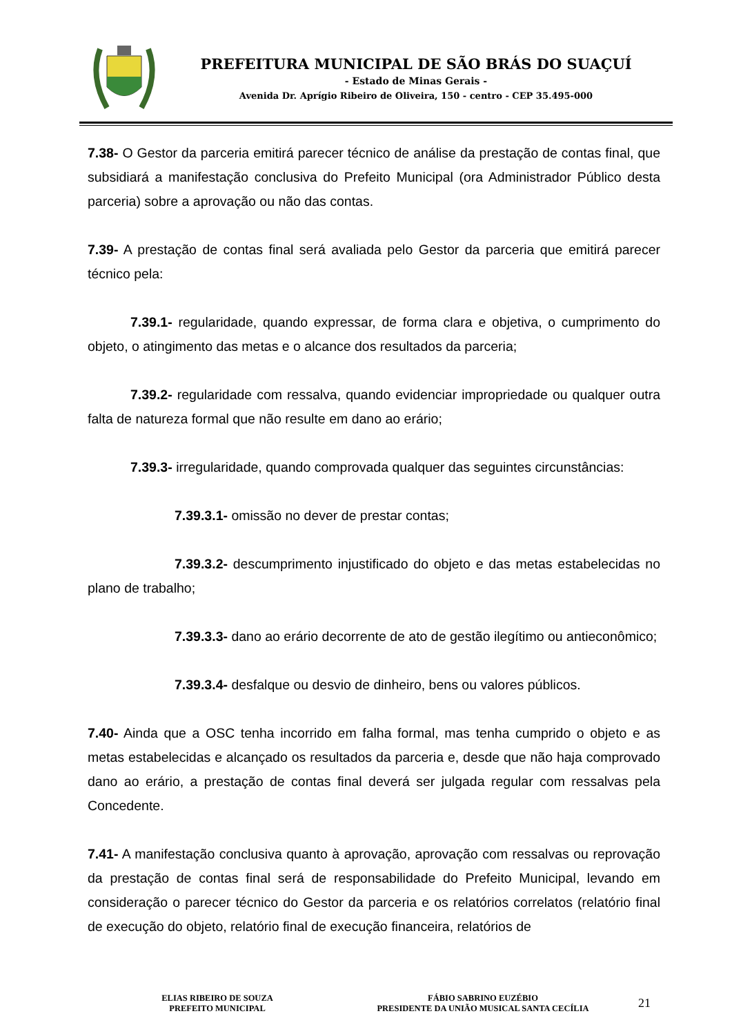PREFEITURA MUNICIPAL DE SÃO BRÁS DO SUAÇUÍ
- Estado de Minas Gerais -
Avenida Dr. Aprígio Ribeiro de Oliveira, 150 - centro - CEP 35.495-000
7.38- O Gestor da parceria emitirá parecer técnico de análise da prestação de contas final, que subsidiará a manifestação conclusiva do Prefeito Municipal (ora Administrador Público desta parceria) sobre a aprovação ou não das contas.
7.39- A prestação de contas final será avaliada pelo Gestor da parceria que emitirá parecer técnico pela:
7.39.1- regularidade, quando expressar, de forma clara e objetiva, o cumprimento do objeto, o atingimento das metas e o alcance dos resultados da parceria;
7.39.2- regularidade com ressalva, quando evidenciar impropriedade ou qualquer outra falta de natureza formal que não resulte em dano ao erário;
7.39.3- irregularidade, quando comprovada qualquer das seguintes circunstâncias:
7.39.3.1- omissão no dever de prestar contas;
7.39.3.2- descumprimento injustificado do objeto e das metas estabelecidas no plano de trabalho;
7.39.3.3- dano ao erário decorrente de ato de gestão ilegítimo ou antieconômico;
7.39.3.4- desfalque ou desvio de dinheiro, bens ou valores públicos.
7.40- Ainda que a OSC tenha incorrido em falha formal, mas tenha cumprido o objeto e as metas estabelecidas e alcançado os resultados da parceria e, desde que não haja comprovado dano ao erário, a prestação de contas final deverá ser julgada regular com ressalvas pela Concedente.
7.41- A manifestação conclusiva quanto à aprovação, aprovação com ressalvas ou reprovação da prestação de contas final será de responsabilidade do Prefeito Municipal, levando em consideração o parecer técnico do Gestor da parceria e os relatórios correlatos (relatório final de execução do objeto, relatório final de execução financeira, relatórios de
ELIAS RIBEIRO DE SOUZA
PREFEITO MUNICIPAL
FÁBIO SABRINO EUZÉBIO
PRESIDENTE DA UNIÃO MUSICAL SANTA CECÍLIA
21